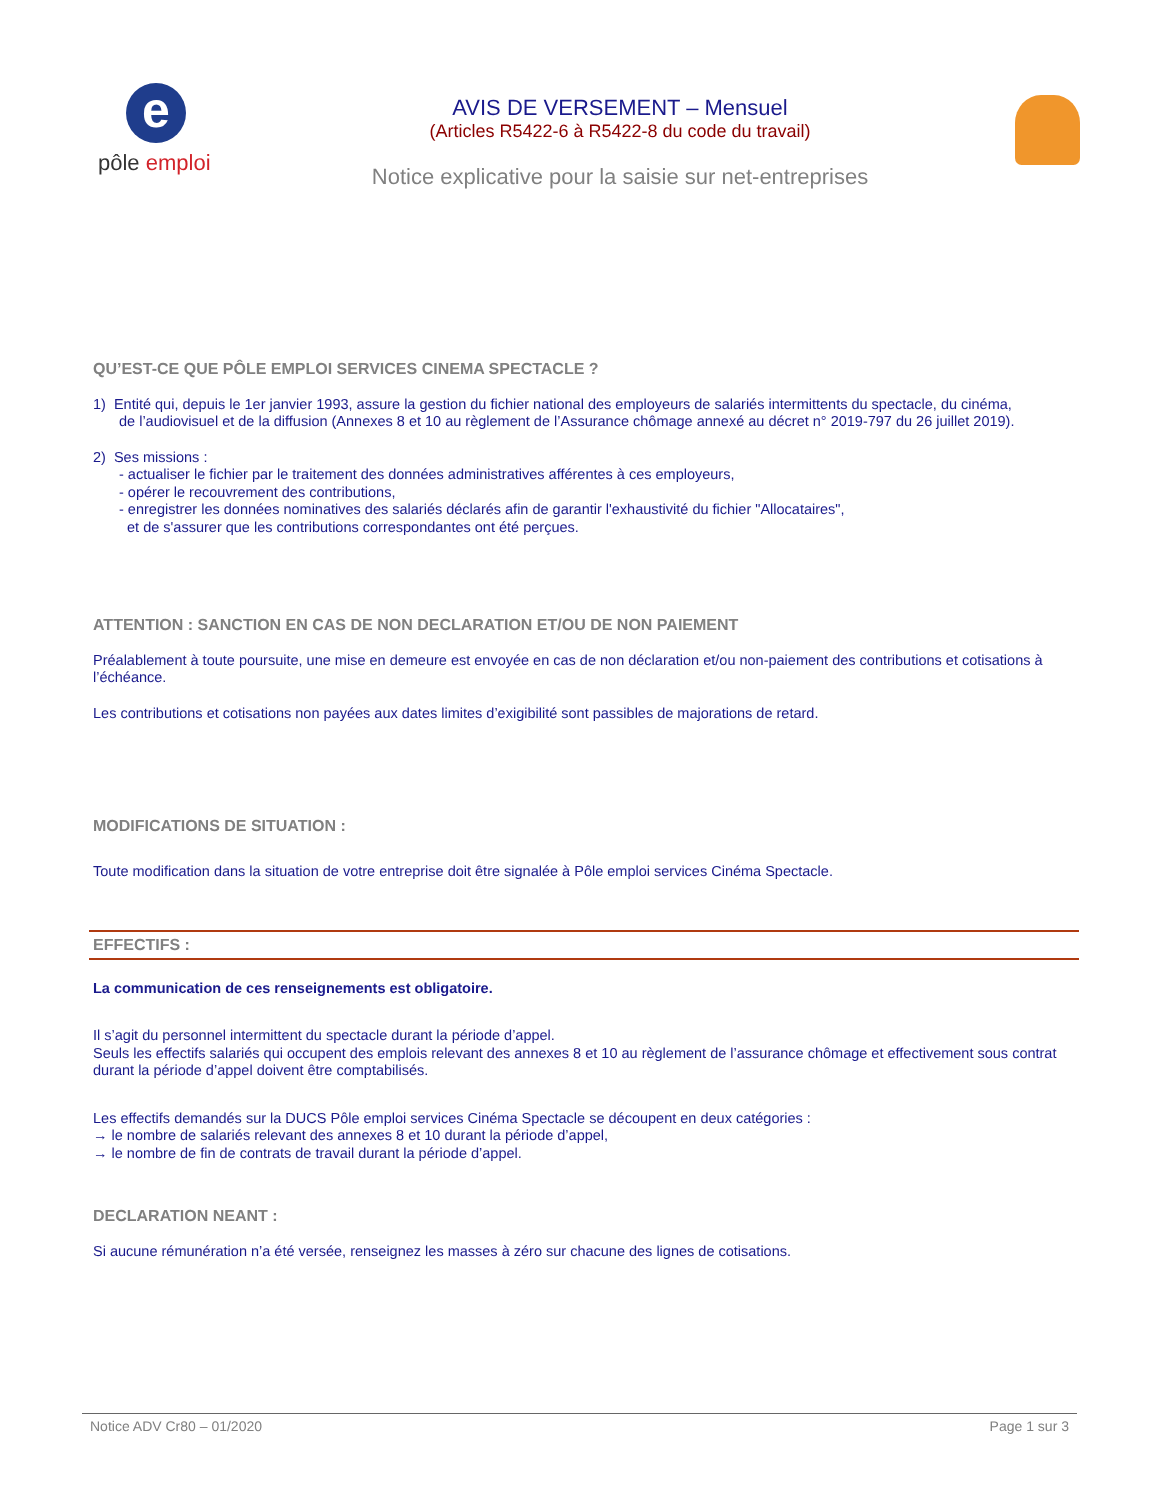e
pôle emploi
AVIS DE VERSEMENT – Mensuel
(Articles R5422-6 à R5422-8 du code du travail)
Notice explicative pour la saisie sur net-entreprises
QU’EST-CE QUE PÔLE EMPLOI SERVICES CINEMA SPECTACLE ?
1) Entité qui, depuis le 1er janvier 1993, assure la gestion du fichier national des employeurs de salariés intermittents du spectacle, du cinéma,
de l’audiovisuel et de la diffusion (Annexes 8 et 10 au règlement de l’Assurance chômage annexé au décret n° 2019-797 du 26 juillet 2019).
2) Ses missions :
- actualiser le fichier par le traitement des données administratives afférentes à ces employeurs,
- opérer le recouvrement des contributions,
- enregistrer les données nominatives des salariés déclarés afin de garantir l'exhaustivité du fichier "Allocataires",
et de s'assurer que les contributions correspondantes ont été perçues.
ATTENTION : SANCTION EN CAS DE NON DECLARATION ET/OU DE NON PAIEMENT
Préalablement à toute poursuite, une mise en demeure est envoyée en cas de non déclaration et/ou non-paiement des contributions et cotisations à l’échéance.
Les contributions et cotisations non payées aux dates limites d’exigibilité sont passibles de majorations de retard.
MODIFICATIONS DE SITUATION :
Toute modification dans la situation de votre entreprise doit être signalée à Pôle emploi services Cinéma Spectacle.
EFFECTIFS :
La communication de ces renseignements est obligatoire.
Il s’agit du personnel intermittent du spectacle durant la période d’appel.
Seuls les effectifs salariés qui occupent des emplois relevant des annexes 8 et 10 au règlement de l’assurance chômage et effectivement sous contrat durant la période d’appel doivent être comptabilisés.
Les effectifs demandés sur la DUCS Pôle emploi services Cinéma Spectacle se découpent en deux catégories :
→ le nombre de salariés relevant des annexes 8 et 10 durant la période d’appel,
→ le nombre de fin de contrats de travail durant la période d’appel.
DECLARATION NEANT :
Si aucune rémunération n’a été versée, renseignez les masses à zéro sur chacune des lignes de cotisations.
Notice ADV Cr80 – 01/2020 Page 1 sur 3